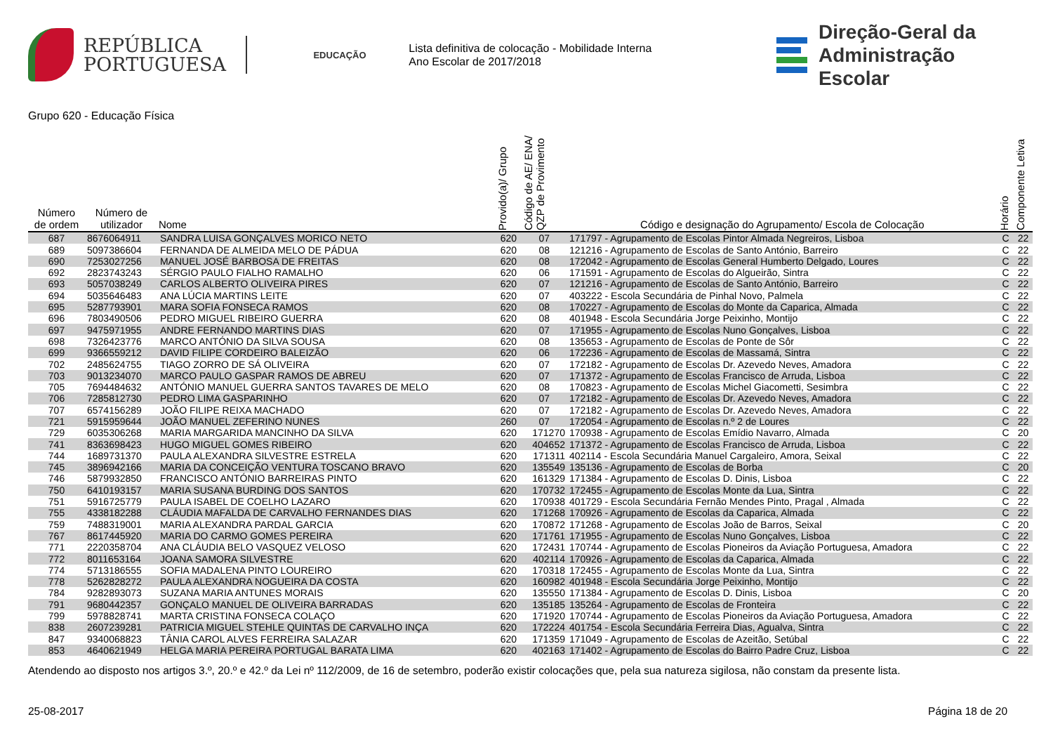REPÚBLICA
PORTUGUESA
EDUCAÇÃO
Lista definitiva de colocação - Mobilidade Interna
Ano Escolar de 2017/2018
Direção-Geral da
Administração Escolar
Grupo 620 - Educação Física
| Número de ordem | Número de utilizador | Nome | Provido(a)/ Grupo | Código de AE/ ENA/ QZP de Provimento | Código e designação do Agrupamento/ Escola de Colocação | Horário | Componente Letiva |
| --- | --- | --- | --- | --- | --- | --- | --- |
| 687 | 8676064911 | SANDRA LUISA GONÇALVES MORICO NETO | 620 | 07 | 171797 - Agrupamento de Escolas Pintor Almada Negreiros, Lisboa | C | 22 |
| 689 | 5097386604 | FERNANDA DE ALMEIDA MELO DE PÁDUA | 620 | 08 | 121216 - Agrupamento de Escolas de Santo António, Barreiro | C | 22 |
| 690 | 7253027256 | MANUEL JOSÉ BARBOSA DE FREITAS | 620 | 08 | 172042 - Agrupamento de Escolas General Humberto Delgado, Loures | C | 22 |
| 692 | 2823743243 | SÉRGIO PAULO FIALHO RAMALHO | 620 | 06 | 171591 - Agrupamento de Escolas do Algueirão, Sintra | C | 22 |
| 693 | 5057038249 | CARLOS ALBERTO OLIVEIRA PIRES | 620 | 07 | 121216 - Agrupamento de Escolas de Santo António, Barreiro | C | 22 |
| 694 | 5035646483 | ANA LÚCIA MARTINS LEITE | 620 | 07 | 403222 - Escola Secundária de Pinhal Novo, Palmela | C | 22 |
| 695 | 5287793901 | MARA SOFIA FONSECA RAMOS | 620 | 08 | 170227 - Agrupamento de Escolas do Monte da Caparica, Almada | C | 22 |
| 696 | 7803490506 | PEDRO MIGUEL RIBEIRO GUERRA | 620 | 08 | 401948 - Escola Secundária Jorge Peixinho, Montijo | C | 22 |
| 697 | 9475971955 | ANDRE FERNANDO MARTINS DIAS | 620 | 07 | 171955 - Agrupamento de Escolas Nuno Gonçalves, Lisboa | C | 22 |
| 698 | 7326423776 | MARCO ANTÓNIO DA SILVA SOUSA | 620 | 08 | 135653 - Agrupamento de Escolas de Ponte de Sôr | C | 22 |
| 699 | 9366559212 | DAVID FILIPE CORDEIRO BALEIZÃO | 620 | 06 | 172236 - Agrupamento de Escolas de Massamá, Sintra | C | 22 |
| 702 | 2485624755 | TIAGO ZORRO DE SÁ OLIVEIRA | 620 | 07 | 172182 - Agrupamento de Escolas Dr. Azevedo Neves, Amadora | C | 22 |
| 703 | 9013234070 | MARCO PAULO GASPAR RAMOS DE ABREU | 620 | 07 | 171372 - Agrupamento de Escolas Francisco de Arruda, Lisboa | C | 22 |
| 705 | 7694484632 | ANTÓNIO MANUEL GUERRA SANTOS TAVARES DE MELO | 620 | 08 | 170823 - Agrupamento de Escolas Michel Giacometti, Sesimbra | C | 22 |
| 706 | 7285812730 | PEDRO LIMA GASPARINHO | 620 | 07 | 172182 - Agrupamento de Escolas Dr. Azevedo Neves, Amadora | C | 22 |
| 707 | 6574156289 | JOÃO FILIPE REIXA MACHADO | 620 | 07 | 172182 - Agrupamento de Escolas Dr. Azevedo Neves, Amadora | C | 22 |
| 721 | 5915959644 | JOÃO MANUEL ZEFERINO NUNES | 260 | 07 | 172054 - Agrupamento de Escolas n.º 2 de Loures | C | 22 |
| 729 | 6035306268 | MARIA MARGARIDA MANCINHO DA SILVA | 620 | 171270 | 170938 - Agrupamento de Escolas Emídio Navarro, Almada | C | 20 |
| 741 | 8363698423 | HUGO MIGUEL GOMES RIBEIRO | 620 | 404652 | 171372 - Agrupamento de Escolas Francisco de Arruda, Lisboa | C | 22 |
| 744 | 1689731370 | PAULA ALEXANDRA SILVESTRE ESTRELA | 620 | 171311 | 402114 - Escola Secundária Manuel Cargaleiro, Amora, Seixal | C | 22 |
| 745 | 3896942166 | MARIA DA CONCEIÇÃO VENTURA TOSCANO BRAVO | 620 | 135549 | 135136 - Agrupamento de Escolas de Borba | C | 20 |
| 746 | 5879932850 | FRANCISCO ANTÓNIO BARREIRAS PINTO | 620 | 161329 | 171384 - Agrupamento de Escolas D. Dinis, Lisboa | C | 22 |
| 750 | 6410193157 | MARIA SUSANA BURDING DOS SANTOS | 620 | 170732 | 172455 - Agrupamento de Escolas Monte da Lua, Sintra | C | 22 |
| 751 | 5916725779 | PAULA ISABEL DE COELHO LAZARO | 620 | 170938 | 401729 - Escola Secundária Fernão Mendes Pinto, Pragal , Almada | C | 22 |
| 755 | 4338182288 | CLÁUDIA MAFALDA DE CARVALHO FERNANDES DIAS | 620 | 171268 | 170926 - Agrupamento de Escolas da Caparica, Almada | C | 22 |
| 759 | 7488319001 | MARIA ALEXANDRA PARDAL GARCIA | 620 | 170872 | 171268 - Agrupamento de Escolas João de Barros, Seixal | C | 20 |
| 767 | 8617445920 | MARIA DO CARMO GOMES PEREIRA | 620 | 171761 | 171955 - Agrupamento de Escolas Nuno Gonçalves, Lisboa | C | 22 |
| 771 | 2220358704 | ANA CLÁUDIA BELO VASQUEZ VELOSO | 620 | 172431 | 170744 - Agrupamento de Escolas Pioneiros da Aviação Portuguesa, Amadora | C | 22 |
| 772 | 8011653164 | JOANA SAMORA SILVESTRE | 620 | 402114 | 170926 - Agrupamento de Escolas da Caparica, Almada | C | 22 |
| 774 | 5713186555 | SOFIA MADALENA PINTO LOUREIRO | 620 | 170318 | 172455 - Agrupamento de Escolas Monte da Lua, Sintra | C | 22 |
| 778 | 5262828272 | PAULA ALEXANDRA NOGUEIRA DA COSTA | 620 | 160982 | 401948 - Escola Secundária Jorge Peixinho, Montijo | C | 22 |
| 784 | 9282893073 | SUZANA MARIA ANTUNES MORAIS | 620 | 135550 | 171384 - Agrupamento de Escolas D. Dinis, Lisboa | C | 20 |
| 791 | 9680442357 | GONÇALO MANUEL DE OLIVEIRA BARRADAS | 620 | 135185 | 135264 - Agrupamento de Escolas de Fronteira | C | 22 |
| 799 | 5978828741 | MARTA CRISTINA FONSECA COLAÇO | 620 | 171920 | 170744 - Agrupamento de Escolas Pioneiros da Aviação Portuguesa, Amadora | C | 22 |
| 838 | 2607239281 | PATRICIA MIGUEL STEHLE QUINTAS DE CARVALHO INÇA | 620 | 172224 | 401754 - Escola Secundária Ferreira Dias, Agualva, Sintra | C | 22 |
| 847 | 9340068823 | TÂNIA CAROL ALVES FERREIRA SALAZAR | 620 | 171359 | 171049 - Agrupamento de Escolas de Azeitão, Setúbal | C | 22 |
| 853 | 4640621949 | HELGA MARIA PEREIRA PORTUGAL BARATA LIMA | 620 | 402163 | 171402 - Agrupamento de Escolas do Bairro Padre Cruz, Lisboa | C | 22 |
Atendendo ao disposto nos artigos 3.º, 20.º e 42.º da Lei nº 112/2009, de 16 de setembro, poderão existir colocações que, pela sua natureza sigilosa, não constam da presente lista.
25-08-2017 Página 18 de 20